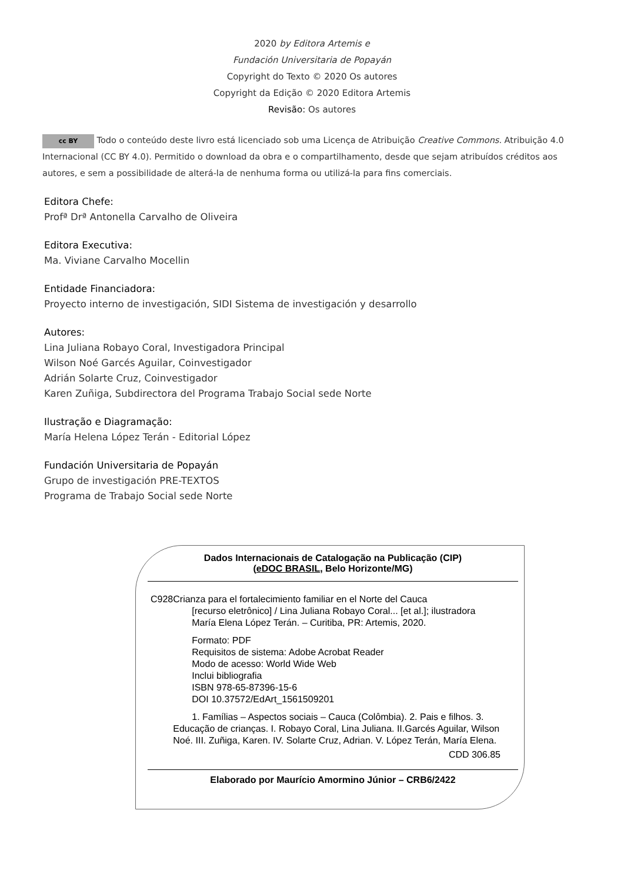2020 by Editora Artemis e
Fundación Universitaria de Popayán
Copyright do Texto © 2020 Os autores
Copyright da Edição © 2020 Editora Artemis
Revisão: Os autores
cc BY Todo o conteúdo deste livro está licenciado sob uma Licença de Atribuição Creative Commons. Atribuição 4.0 Internacional (CC BY 4.0). Permitido o download da obra e o compartilhamento, desde que sejam atribuídos créditos aos autores, e sem a possibilidade de alterá-la de nenhuma forma ou utilizá-la para fins comerciais.
Editora Chefe:
Profª Drª Antonella Carvalho de Oliveira
Editora Executiva:
Ma. Viviane Carvalho Mocellin
Entidade Financiadora:
Proyecto interno de investigación, SIDI Sistema de investigación y desarrollo
Autores:
Lina Juliana Robayo Coral, Investigadora Principal
Wilson Noé Garcés Aguilar, Coinvestigador
Adrián Solarte Cruz, Coinvestigador
Karen Zuñiga, Subdirectora del Programa Trabajo Social sede Norte
Ilustração e Diagramação:
María Helena López Terán - Editorial López
Fundación Universitaria de Popayán
Grupo de investigación PRE-TEXTOS
Programa de Trabajo Social sede Norte
Dados Internacionais de Catalogação na Publicação (CIP)
(eDOC BRASIL, Belo Horizonte/MG)
C928 Crianza para el fortalecimiento familiar en el Norte del Cauca
[recurso eletrônico] / Lina Juliana Robayo Coral... [et al.]; ilustradora María Elena López Terán. – Curitiba, PR: Artemis, 2020.
Formato: PDF
Requisitos de sistema: Adobe Acrobat Reader
Modo de acesso: World Wide Web
Inclui bibliografia
ISBN 978-65-87396-15-6
DOI 10.37572/EdArt_1561509201
1. Famílias – Aspectos sociais – Cauca (Colômbia). 2. Pais e filhos. 3. Educação de crianças. I. Robayo Coral, Lina Juliana. II.Garcés Aguilar, Wilson Noé. III. Zuñiga, Karen. IV. Solarte Cruz, Adrian. V. López Terán, María Elena.
CDD 306.85
Elaborado por Maurício Amormino Júnior – CRB6/2422